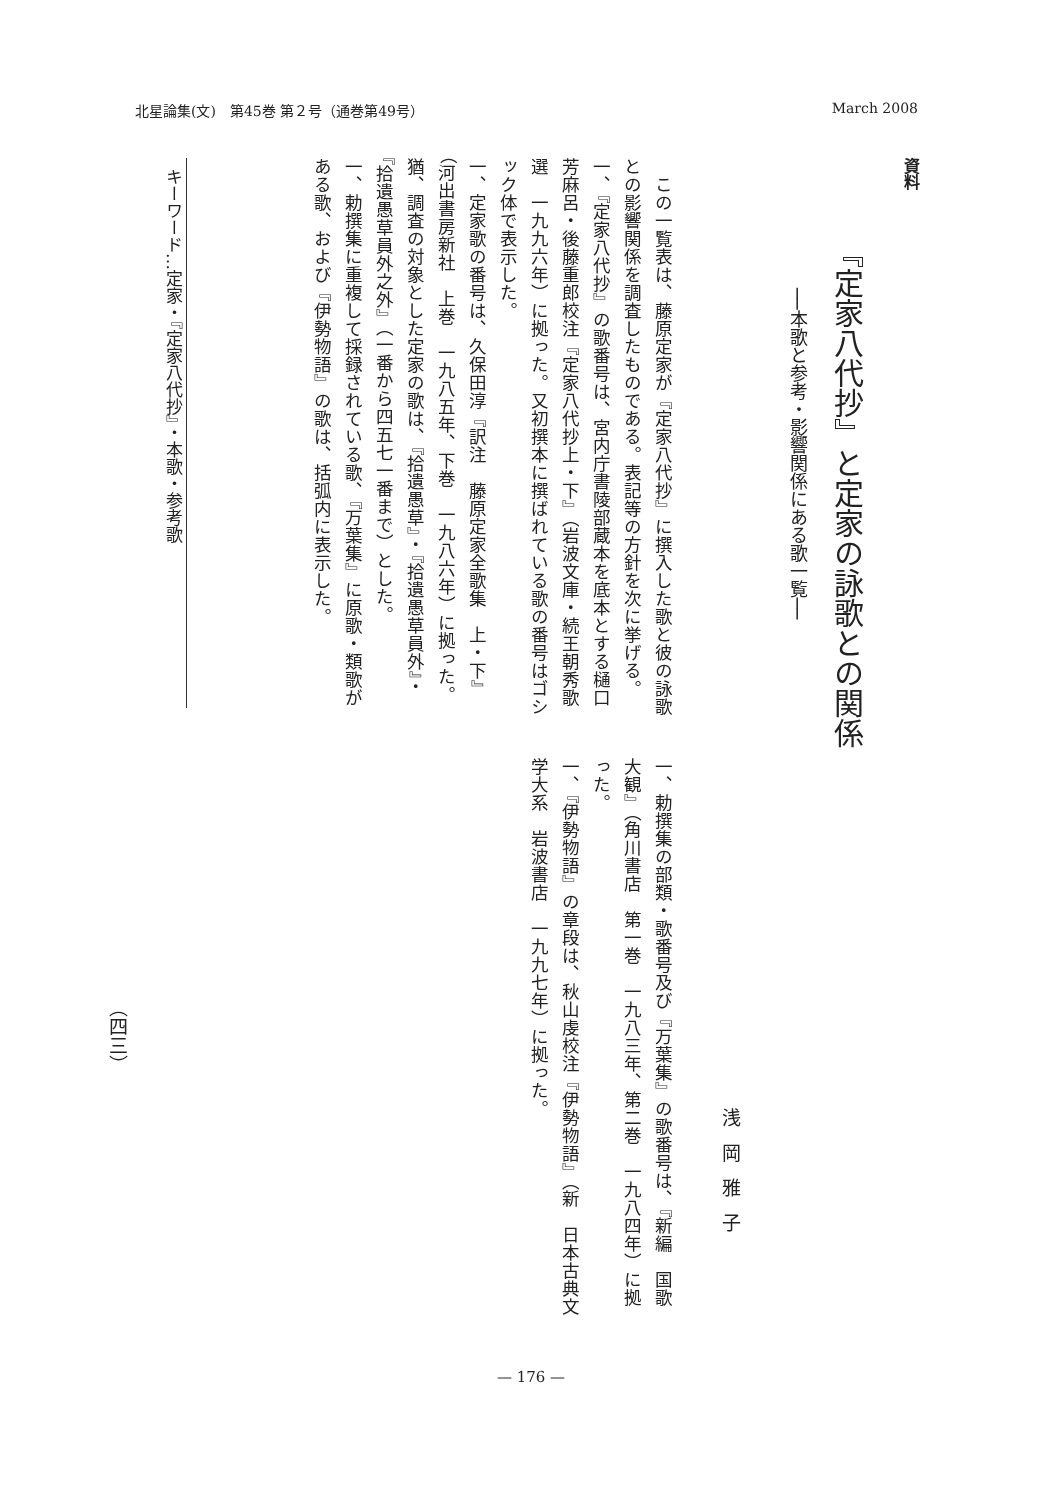北星論集(文)　第45巻 第２号（通巻第49号） March 2008
資料
『定家八代抄』と定家の詠歌との関係
──本歌と参考・影響関係にある歌一覧──
浅岡雅子
　この一覧表は、藤原定家が『定家八代抄』に撰入した歌と彼の詠歌との影響関係を調査したものである。表記等の方針を次に挙げる。
一、『定家八代抄』の歌番号は、宮内庁書陵部蔵本を底本とする樋口芳麻呂・後藤重郎校注『定家八代抄上・下』（岩波文庫・続王朝秀歌選　一九九六年）に拠った。又初撰本に撰ばれている歌の番号はゴシック体で表示した。
一、定家歌の番号は、久保田淳『訳注　藤原定家全歌集　上・下』（河出書房新社　上巻　一九八五年、下巻　一九八六年）に拠った。猶、調査の対象とした定家の歌は、『拾遺愚草』・『拾遺愚草員外』・『拾遺愚草員外之外』（一番から四五七一番まで）とした。
一、勅撰集に重複して採録されている歌、『万葉集』に原歌・類歌がある歌、および『伊勢物語』の歌は、括弧内に表示した。
一、勅撰集の部類・歌番号及び『万葉集』の歌番号は、『新編　国歌大観』（角川書店　第一巻　一九八三年、第二巻　一九八四年）に拠った。
一、『伊勢物語』の章段は、秋山虔校注『伊勢物語』（新　日本古典文学大系　岩波書店　一九九七年）に拠った。
キーワード…定家・『定家八代抄』・本歌・参考歌
（四三）
— 176 —